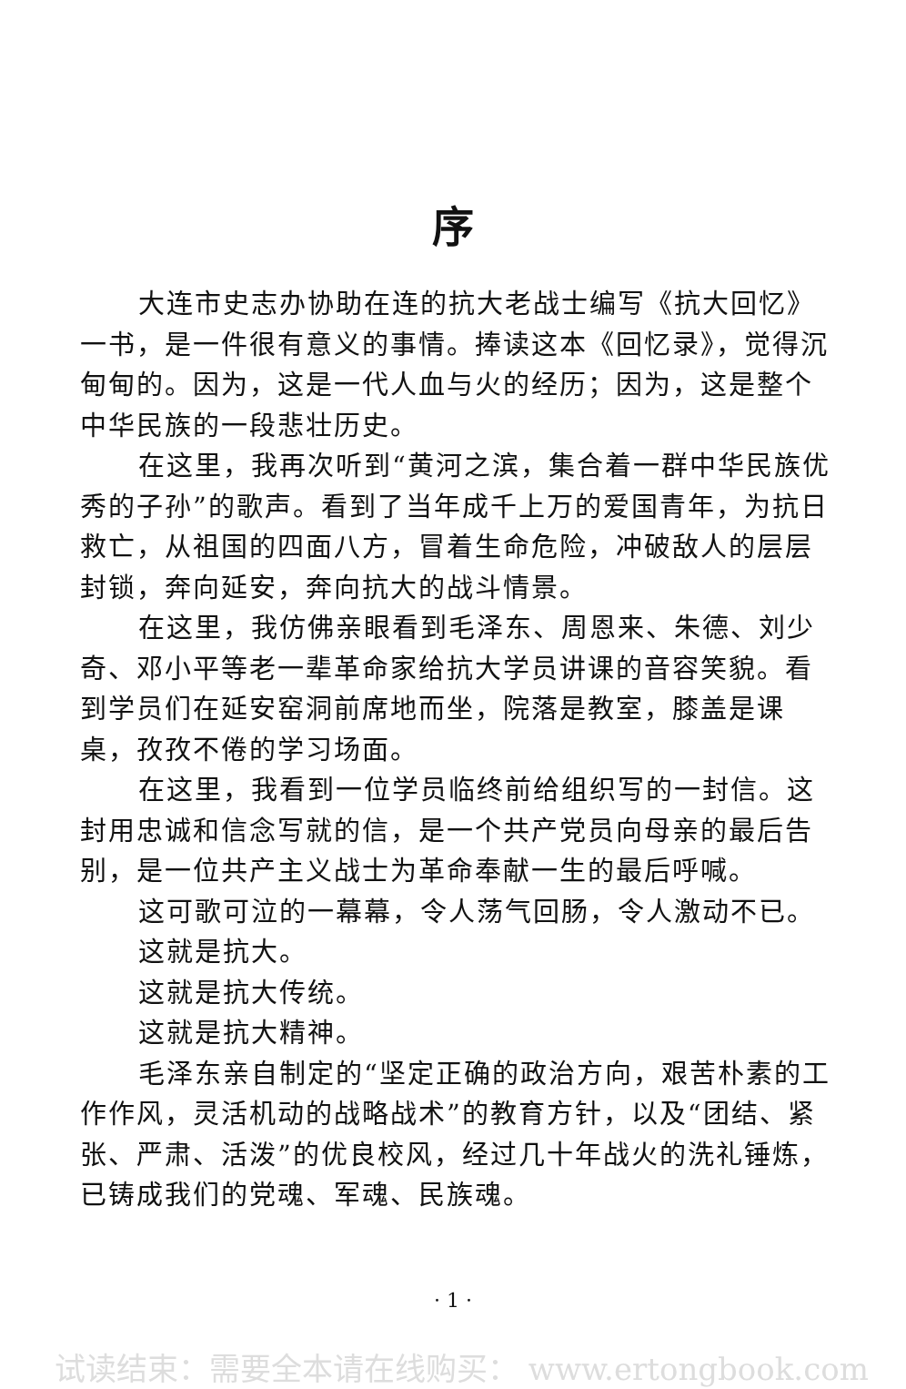序
大连市史志办协助在连的抗大老战士编写《抗大回忆》一书，是一件很有意义的事情。捧读这本《回忆录》，觉得沉甸甸的。因为，这是一代人血与火的经历；因为，这是整个中华民族的一段悲壮历史。
在这里，我再次听到“黄河之滨，集合着一群中华民族优秀的子孙”的歌声。看到了当年成千上万的爱国青年，为抗日救亡，从祖国的四面八方，冒着生命危险，冲破敌人的层层封锁，奔向延安，奔向抗大的战斗情景。
在这里，我仿佛亲眼看到毛泽东、周恩来、朱德、刘少奇、邓小平等老一辈革命家给抗大学员讲课的音容笑貌。看到学员们在延安窑洞前席地而坐，院落是教室，膝盖是课桌，孜孜不倦的学习场面。
在这里，我看到一位学员临终前给组织写的一封信。这封用忠诚和信念写就的信，是一个共产党员向母亲的最后告别，是一位共产主义战士为革命奉献一生的最后呼喊。
这可歌可泣的一幕幕，令人荡气回肠，令人激动不已。
这就是抗大。
这就是抗大传统。
这就是抗大精神。
毛泽东亲自制定的“坚定正确的政治方向，艰苦朴素的工作作风，灵活机动的战略战术”的教育方针，以及“团结、紧张、严肃、活泼”的优良校风，经过几十年战火的洗礼锤炼，已铸成我们的党魂、军魂、民族魂。
· 1 ·
试读结束：需要全本请在线购买： www.ertongbook.com